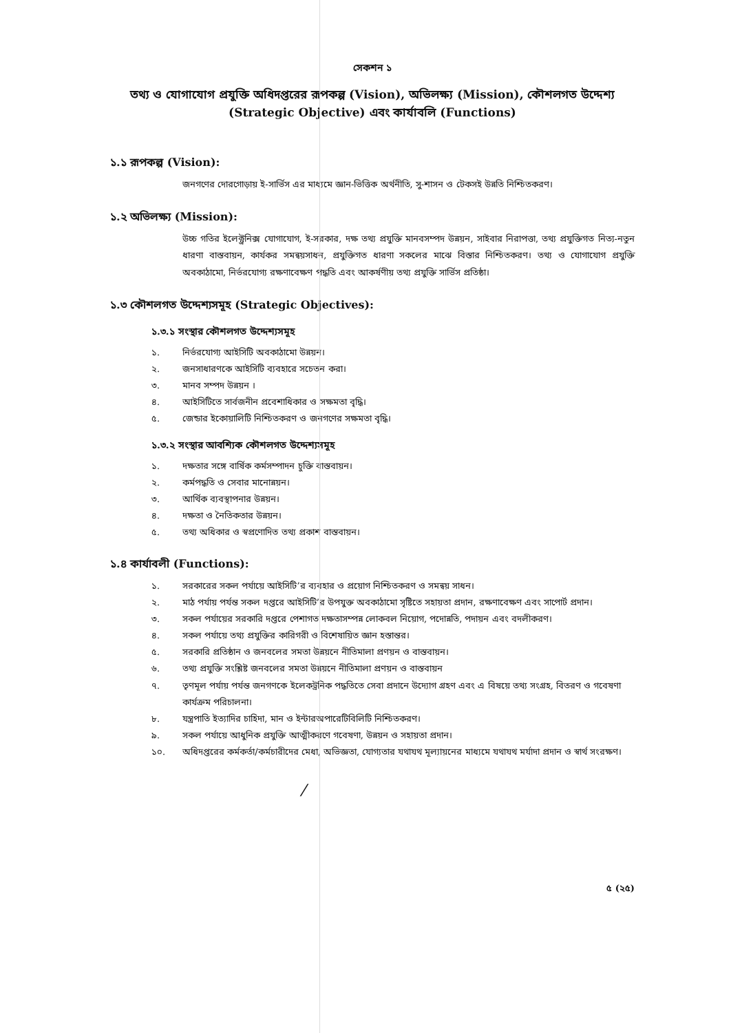সেকশন ১
তথ্য ও যোগাযোগ প্রযুক্তি অধিদপ্তরের রূপকল্প (Vision), অভিলক্ষ্য (Mission), কৌশলগত উদ্দেশ্য (Strategic Objective) এবং কার্যাবলি (Functions)
১.১ রূপকল্প (Vision):
জনগণের দোরগোড়ায় ই-সার্ভিস এর মাধ্যমে জ্ঞান-ভিত্তিক অর্থনীতি, সু-শাসন ও টেকসই উন্নতি নিশ্চিতকরণ।
১.২ অভিলক্ষ্য (Mission):
উচ্চ গতির ইলেক্ট্রনিক্স যোগাযোগ, ই-সরকার, দক্ষ তথ্য প্রযুক্তি মানবসম্পদ উন্নয়ন, সাইবার নিরাপত্তা, তথ্য প্রযুক্তিগত নিত্য-নতুন ধারণা বাস্তবায়ন, কার্যকর সমন্বয়সাধন, প্রযুক্তিগত ধারণা সকলের মাঝে বিস্তার নিশ্চিতকরণ। তথ্য ও যোগাযোগ প্রযুক্তি অবকাঠামো, নির্ভরযোগ্য রক্ষণাবেক্ষণ পদ্ধতি এবং আকর্ষণীয় তথ্য প্রযুক্তি সার্ভিস প্রতিষ্ঠা।
১.৩ কৌশলগত উদ্দেশ্যসমূহ (Strategic Objectives):
১.৩.১ সংস্থার কৌশলগত উদ্দেশ্যসমূহ
১. নির্ভরযোগ্য আইসিটি অবকাঠামো উন্নয়ন।
২. জনসাধারণকে আইসিটি ব্যবহারে সচেতন করা।
৩. মানব সম্পদ উন্নয়ন ।
৪. আইসিটিতে সার্বজনীন প্রবেশাধিকার ও সক্ষমতা বৃদ্ধি।
৫. জেন্ডার ইকোয়ালিটি নিশ্চিতকরণ ও জনগণের সক্ষমতা বৃদ্ধি।
১.৩.২ সংস্থার আবশ্যিক কৌশলগত উদ্দেশ্যসমূহ
১. দক্ষতার সঙ্গে বার্ষিক কর্মসম্পাদন চুক্তি বাস্তবায়ন।
২. কর্মপদ্ধতি ও সেবার মানোন্নয়ন।
৩. আর্থিক ব্যবস্থাপনার উন্নয়ন।
৪. দক্ষতা ও নৈতিকতার উন্নয়ন।
৫. তথ্য অধিকার ও স্বপ্রণোদিত তথ্য প্রকাশ বাস্তবায়ন।
১.৪ কার্যাবলী (Functions):
১. সরকারের সকল পর্যায়ে আইসিটি’র ব্যবহার ও প্রয়োগ নিশ্চিতকরণ ও সমন্বয় সাধন।
২. মাঠ পর্যায় পর্যন্ত সকল দপ্তরে আইসিটি’র উপযুক্ত অবকাঠামো সৃষ্টিতে সহায়তা প্রদান, রক্ষণাবেক্ষণ এবং সাপোর্ট প্রদান।
৩. সকল পর্যায়ের সরকারি দপ্তরে পেশাগত দক্ষতাসম্পন্ন লোকবল নিয়োগ, পদোন্নতি, পদায়ন এবং বদলীকরণ।
৪. সকল পর্যায়ে তথ্য প্রযুক্তির কারিগরী ও বিশেষায়িত জ্ঞান হস্তান্তর।
৫. সরকারি প্রতিষ্ঠান ও জনবলের সমতা উন্নয়নে নীতিমালা প্রণয়ন ও বাস্তবায়ন।
৬. তথ্য প্রযুক্তি সংশ্লিষ্ট জনবলের সমতা উন্নয়নে নীতিমালা প্রণয়ন ও বাস্তবায়ন
৭. তৃণমূল পর্যায় পর্যন্ত জনগণকে ইলেকট্রনিক পদ্ধতিতে সেবা প্রদানে উদ্যোগ গ্রহণ এবং এ বিষয়ে তথ্য সংগ্রহ, বিতরণ ও গবেষণা কার্যক্রম পরিচালনা।
৮. যন্ত্রপাতি ইত্যাদির চাহিদা, মান ও ইন্টারঅপারেটিবিলিটি নিশ্চিতকরণ।
৯. সকল পর্যায়ে আধুনিক প্রযুক্তি আত্মীকরণে গবেষণা, উন্নয়ন ও সহায়তা প্রদান।
১০. অধিদপ্তরের কর্মকর্তা/কর্মচারীদের মেধা, অভিজ্ঞতা, যোগ্যতার যথাযথ মূল্যায়নের মাধ্যমে যথাযথ মর্যাদা প্রদান ও স্বার্থ সংরক্ষণ।
⁄
৫ (২৫)